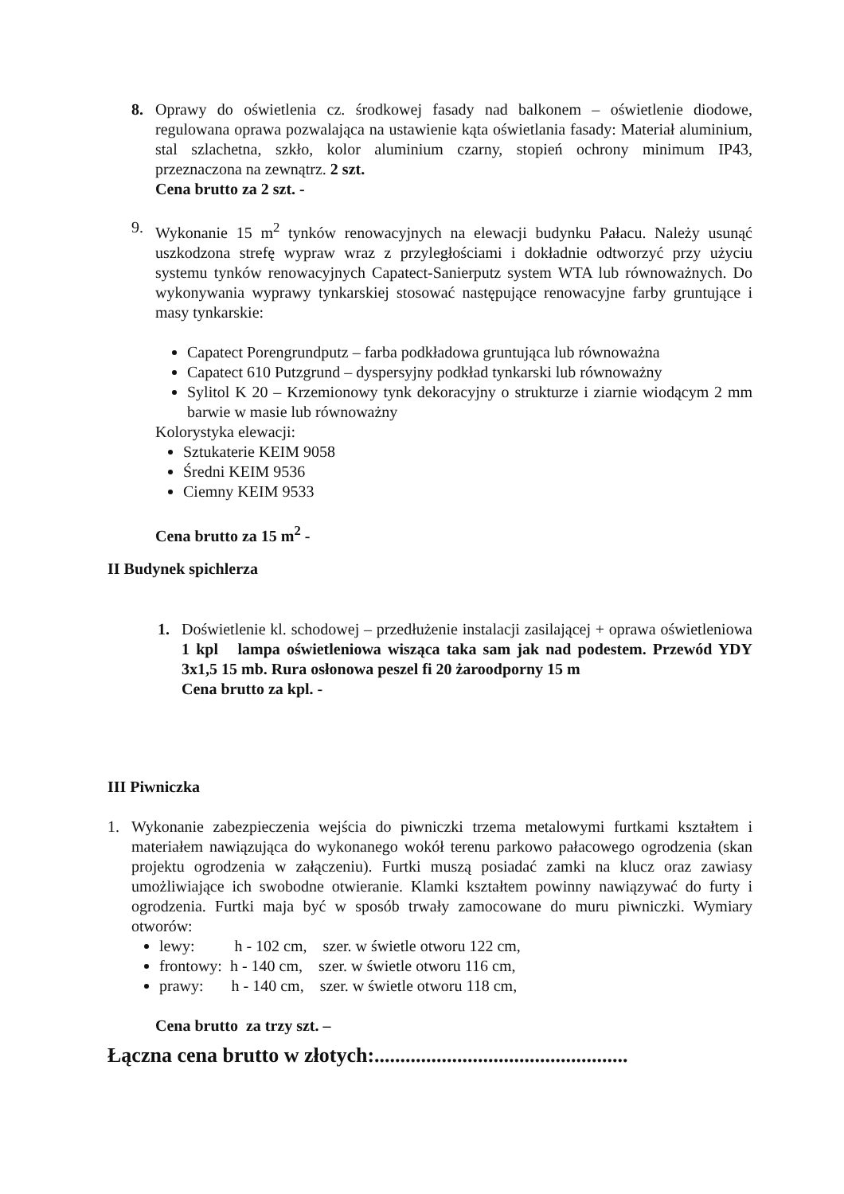8. Oprawy do oświetlenia cz. środkowej fasady nad balkonem – oświetlenie diodowe, regulowana oprawa pozwalająca na ustawienie kąta oświetlania fasady: Materiał aluminium, stal szlachetna, szkło, kolor aluminium czarny, stopień ochrony minimum IP43, przeznaczona na zewnątrz. 2 szt.
Cena brutto za 2 szt. -
9. Wykonanie 15 m<sup>2</sup> tynków renowacyjnych na elewacji budynku Pałacu. Należy usunąć uszkodzona strefę wypraw wraz z przyległościami i dokładnie odtworzyć przy użyciu systemu tynków renowacyjnych Capatect-Sanierputz system WTA lub równoważnych. Do wykonywania wyprawy tynkarskiej stosować następujące renowacyjne farby gruntujące i masy tynkarskie:
Capatect Porengrundputz – farba podkładowa gruntująca lub równoważna
Capatect 610 Putzgrund – dyspersyjny podkład tynkarski lub równoważny
Sylitol K 20 – Krzemionowy tynk dekoracyjny o strukturze i ziarnie wiodącym 2 mm barwie w masie lub równoważny
Kolorystyka elewacji:
Sztukaterie KEIM 9058
Średni KEIM 9536
Ciemny KEIM 9533
Cena brutto za 15 m<sup>2</sup> -
II Budynek spichlerza
1. Doświetlenie kl. schodowej – przedłużenie instalacji zasilającej + oprawa oświetleniowa 1 kpl lampa oświetleniowa wisząca taka sam jak nad podestem. Przewód YDY 3x1,5 15 mb. Rura osłonowa peszel fi 20 żaroodporny 15 m
Cena brutto za kpl. -
III Piwniczka
1. Wykonanie zabezpieczenia wejścia do piwniczki trzema metalowymi furtkami kształtem i materiałem nawiązująca do wykonanego wokół terenu parkowo pałacowego ogrodzenia (skan projektu ogrodzenia w załączeniu). Furtki muszą posiadać zamki na klucz oraz zawiasy umożliwiające ich swobodne otwieranie. Klamki kształtem powinny nawiązywać do furty i ogrodzenia. Furtki maja być w sposób trwały zamocowane do muru piwniczki. Wymiary otworów:
lewy: h - 102 cm, szer. w świetle otworu 122 cm,
frontowy: h - 140 cm, szer. w świetle otworu 116 cm,
prawy: h - 140 cm, szer. w świetle otworu 118 cm,
Cena brutto za trzy szt. –
Łączna cena brutto w złotych:.................................................